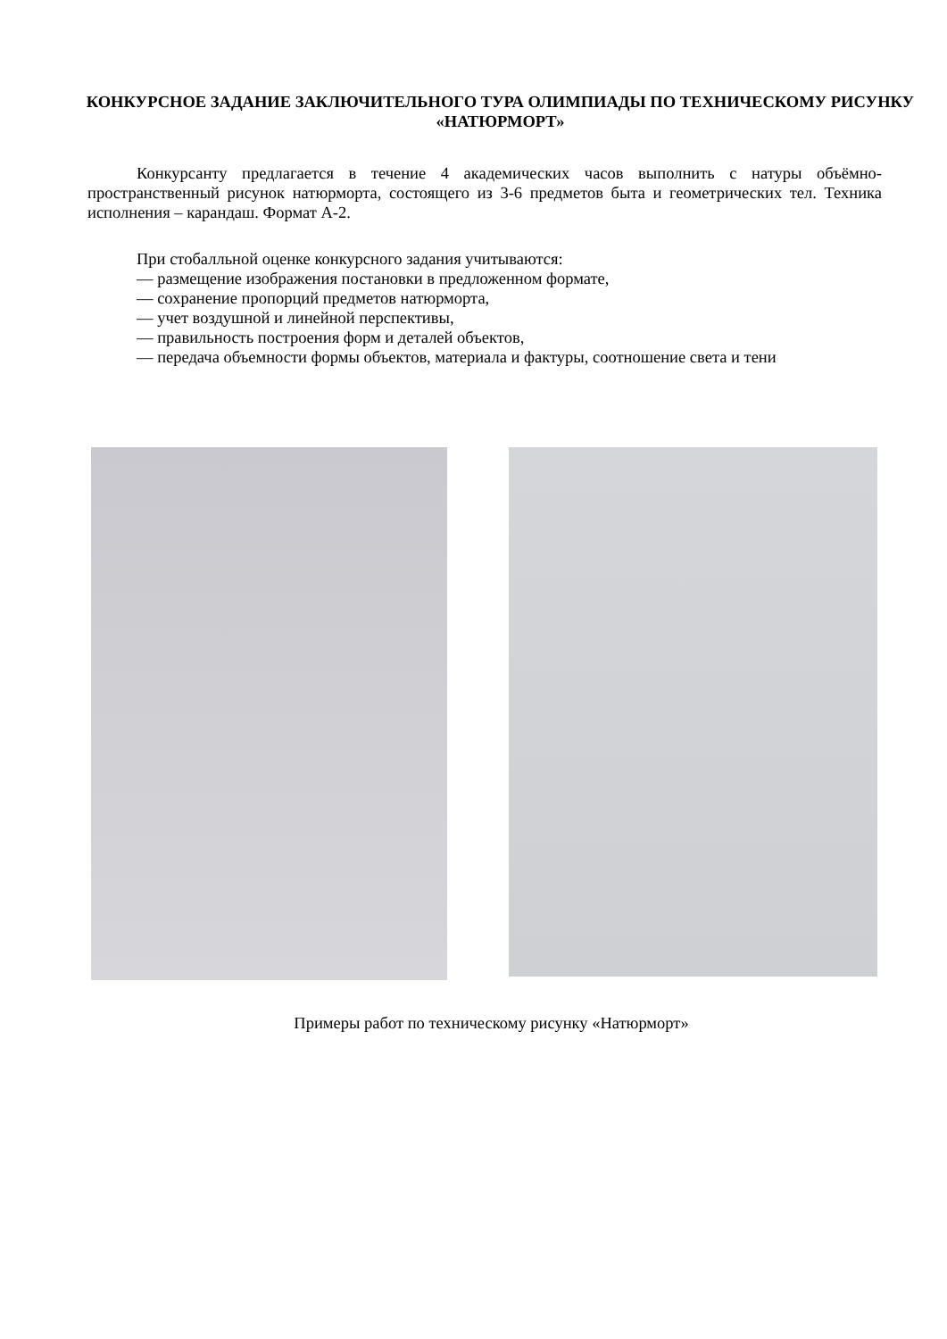КОНКУРСНОЕ ЗАДАНИЕ ЗАКЛЮЧИТЕЛЬНОГО ТУРА ОЛИМПИАДЫ ПО ТЕХНИЧЕСКОМУ РИСУНКУ «НАТЮРМОРТ»
Конкурсанту предлагается в течение 4 академических часов выполнить с натуры объёмно-пространственный рисунок натюрморта, состоящего из 3-6 предметов быта и геометрических тел. Техника исполнения – карандаш. Формат А-2.
При стобалльной оценке конкурсного задания учитываются:
— размещение изображения постановки в предложенном формате,
— сохранение пропорций предметов натюрморта,
— учет воздушной и линейной перспективы,
— правильность построения форм и деталей объектов,
— передача объемности формы объектов, материала и фактуры, соотношение света и тени
Примеры работ по техническому рисунку «Натюрморт»